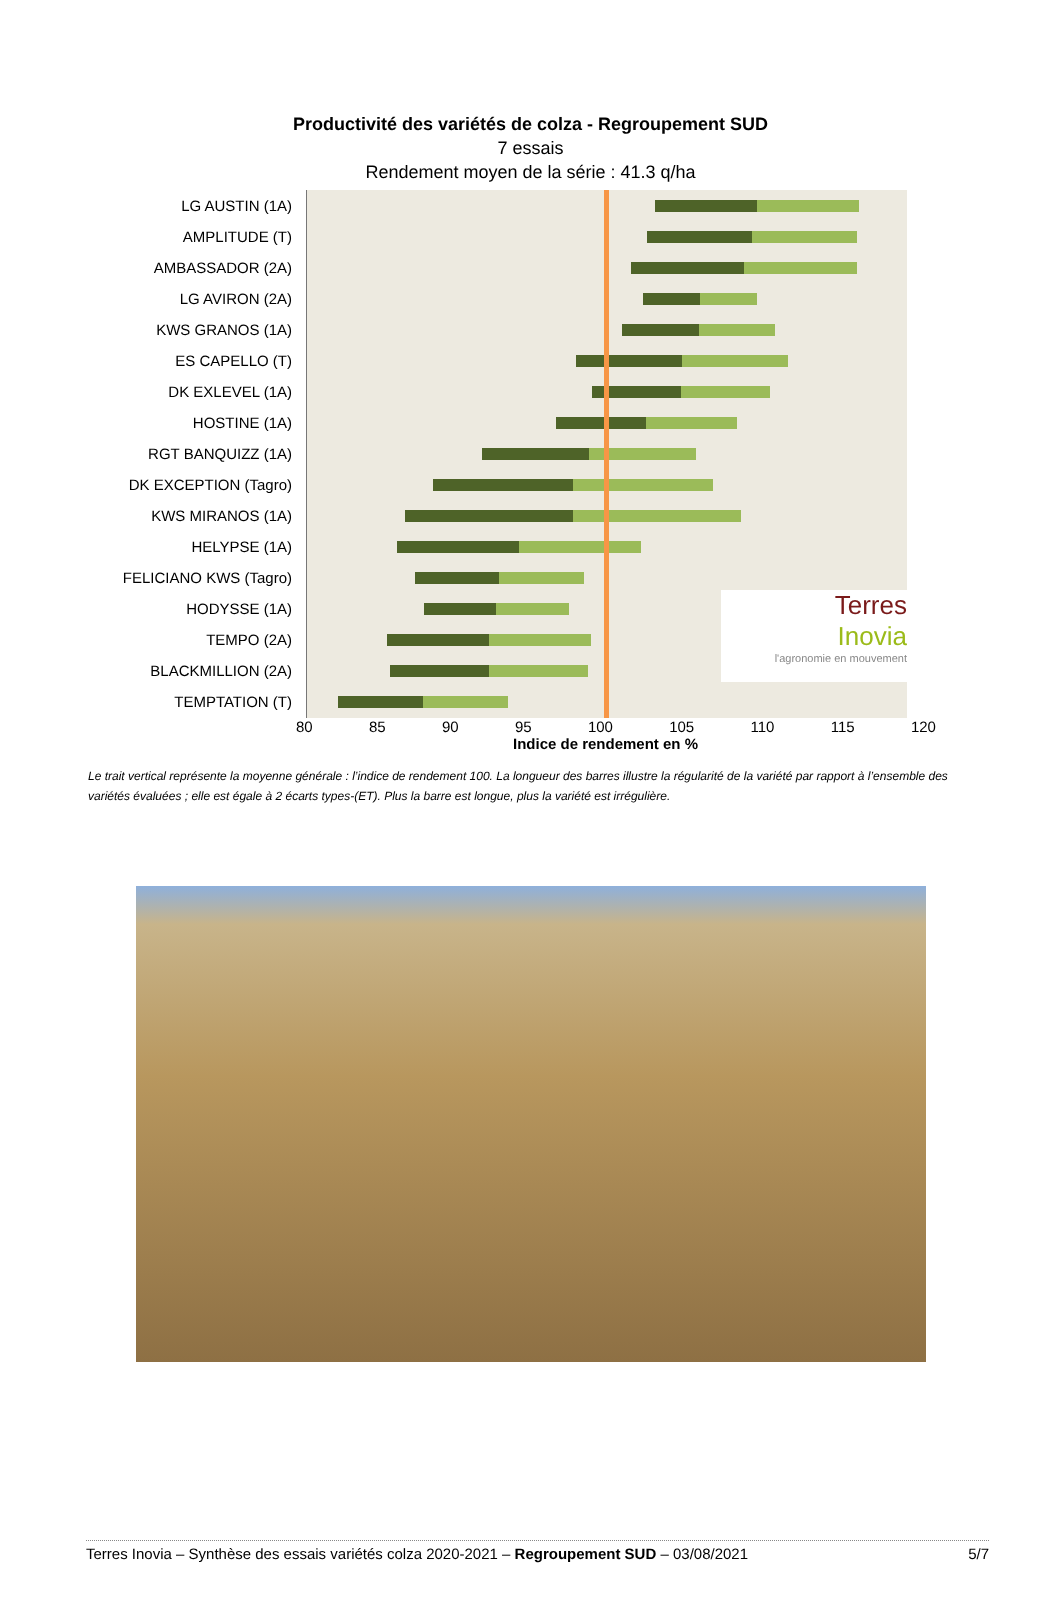Productivité des variétés de colza - Regroupement SUD
7 essais
Rendement moyen de la série : 41.3 q/ha
LG AUSTIN (1A)
AMPLITUDE (T)
AMBASSADOR (2A)
LG AVIRON (2A)
KWS GRANOS (1A)
ES CAPELLO (T)
DK EXLEVEL (1A)
HOSTINE (1A)
RGT BANQUIZZ (1A)
DK EXCEPTION (Tagro)
KWS MIRANOS (1A)
HELYPSE (1A)
FELICIANO KWS (Tagro)
HODYSSE (1A)
TEMPO (2A)
BLACKMILLION (2A)
TEMPTATION (T)
Terres
Inovia
l'agronomie en mouvement
80 85 90 95 100 105 110 115 120
Indice de rendement en %
Le trait vertical représente la moyenne générale : l’indice de rendement 100. La longueur des barres illustre la régularité de la variété par rapport à l’ensemble des variétés évaluées ; elle est égale à 2 écarts types-(ET). Plus la barre est longue, plus la variété est irrégulière.
Terres Inovia – Synthèse des essais variétés colza 2020-2021 – Regroupement SUD – 03/08/2021 5/7